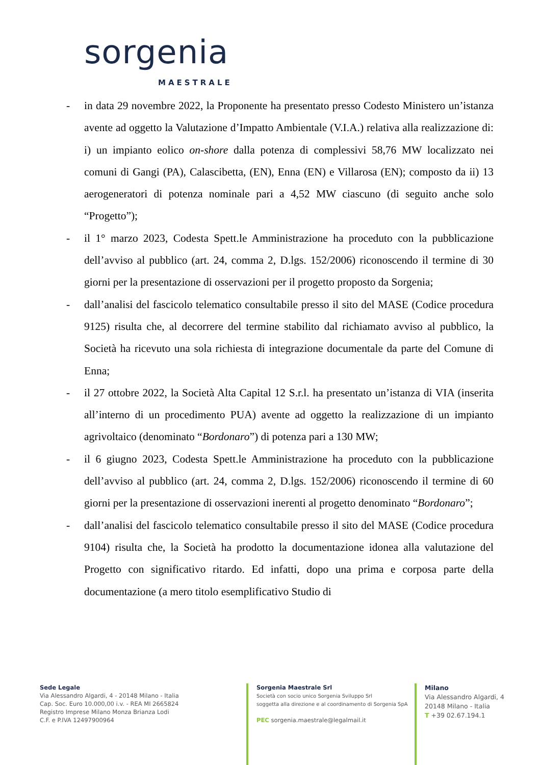sorgenia
MAESTRALE
- in data 29 novembre 2022, la Proponente ha presentato presso Codesto Ministero un’istanza avente ad oggetto la Valutazione d’Impatto Ambientale (V.I.A.) relativa alla realizzazione di: i) un impianto eolico on-shore dalla potenza di complessivi 58,76 MW localizzato nei comuni di Gangi (PA), Calascibetta, (EN), Enna (EN) e Villarosa (EN); composto da ii) 13 aerogeneratori di potenza nominale pari a 4,52 MW ciascuno (di seguito anche solo “Progetto”);
- il 1° marzo 2023, Codesta Spett.le Amministrazione ha proceduto con la pubblicazione dell’avviso al pubblico (art. 24, comma 2, D.lgs. 152/2006) riconoscendo il termine di 30 giorni per la presentazione di osservazioni per il progetto proposto da Sorgenia;
- dall’analisi del fascicolo telematico consultabile presso il sito del MASE (Codice procedura 9125) risulta che, al decorrere del termine stabilito dal richiamato avviso al pubblico, la Società ha ricevuto una sola richiesta di integrazione documentale da parte del Comune di Enna;
- il 27 ottobre 2022, la Società Alta Capital 12 S.r.l. ha presentato un’istanza di VIA (inserita all’interno di un procedimento PUA) avente ad oggetto la realizzazione di un impianto agrivoltaico (denominato “Bordonaro”) di potenza pari a 130 MW;
- il 6 giugno 2023, Codesta Spett.le Amministrazione ha proceduto con la pubblicazione dell’avviso al pubblico (art. 24, comma 2, D.lgs. 152/2006) riconoscendo il termine di 60 giorni per la presentazione di osservazioni inerenti al progetto denominato “Bordonaro”;
- dall’analisi del fascicolo telematico consultabile presso il sito del MASE (Codice procedura 9104) risulta che, la Società ha prodotto la documentazione idonea alla valutazione del Progetto con significativo ritardo. Ed infatti, dopo una prima e corposa parte della documentazione (a mero titolo esemplificativo Studio di
Sede Legale
Via Alessandro Algardi, 4 - 20148 Milano - Italia
Cap. Soc. Euro 10.000,00 i.v. - REA MI 2665824
Registro Imprese Milano Monza Brianza Lodi
C.F. e P.IVA 12497900964
Sorgenia Maestrale Srl
Società con socio unico Sorgenia Sviluppo Srl
soggetta alla direzione e al coordinamento di Sorgenia SpA
PEC sorgenia.maestrale@legalmail.it
Milano
Via Alessandro Algardi, 4
20148 Milano - Italia
T +39 02.67.194.1